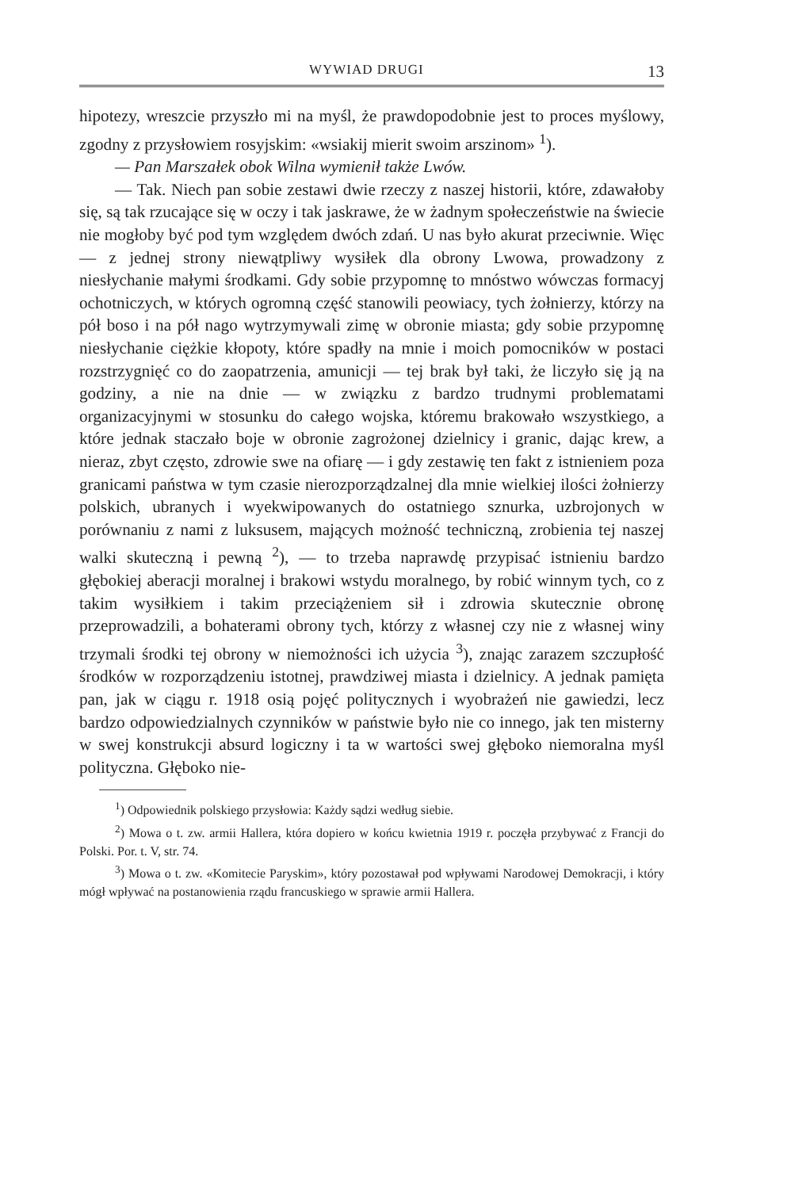WYWIAD DRUGI 13
hipotezy, wreszcie przyszło mi na myśl, że prawdopodobnie jest to proces myślowy, zgodny z przysłowiem rosyjskim: «wsiakij mierit swoim arszinom» <sup>1</sup>).
— Pan Marszałek obok Wilna wymienił także Lwów.
— Tak. Niech pan sobie zestawi dwie rzeczy z naszej historii, które, zdawałoby się, są tak rzucające się w oczy i tak jaskrawe, że w żadnym społeczeństwie na świecie nie mogłoby być pod tym względem dwóch zdań. U nas było akurat przeciwnie. Więc — z jednej strony niewątpliwy wysiłek dla obrony Lwowa, prowadzony z niesłychanie małymi środkami. Gdy sobie przypomnę to mnóstwo wówczas formacyj ochotniczych, w których ogromną część stanowili peowiacy, tych żołnierzy, którzy na pół boso i na pół nago wytrzymywali zimę w obronie miasta; gdy sobie przypomnę niesłychanie ciężkie kłopoty, które spadły na mnie i moich pomocników w postaci rozstrzygnięć co do zaopatrzenia, amunicji — tej brak był taki, że liczyło się ją na godziny, a nie na dnie — w związku z bardzo trudnymi problematami organizacyjnymi w stosunku do całego wojska, któremu brakowało wszystkiego, a które jednak staczało boje w obronie zagrożonej dzielnicy i granic, dając krew, a nieraz, zbyt często, zdrowie swe na ofiarę — i gdy zestawię ten fakt z istnieniem poza granicami państwa w tym czasie nierozporządzalnej dla mnie wielkiej ilości żołnierzy polskich, ubranych i wyekwipowanych do ostatniego sznurka, uzbrojonych w porównaniu z nami z luksusem, mających możność techniczną, zrobienia tej naszej walki skuteczną i pewną <sup>2</sup>), — to trzeba naprawdę przypisać istnieniu bardzo głębokiej aberacji moralnej i brakowi wstydu moralnego, by robić winnym tych, co z takim wysiłkiem i takim przeciążeniem sił i zdrowia skutecznie obronę przeprowadzili, a bohaterami obrony tych, którzy z własnej czy nie z własnej winy trzymali środki tej obrony w niemożności ich użycia <sup>3</sup>), znając zarazem szczupłość środków w rozporządzeniu istotnej, prawdziwej miasta i dzielnicy. A jednak pamięta pan, jak w ciągu r. 1918 osią pojęć politycznych i wyobrażeń nie gawiedzi, lecz bardzo odpowiedzialnych czynników w państwie było nie co innego, jak ten misterny w swej konstrukcji absurd logiczny i ta w wartości swej głęboko niemoralna myśl polityczna. Głęboko nie-
<sup>1</sup>) Odpowiednik polskiego przysłowia: Każdy sądzi według siebie.
<sup>2</sup>) Mowa o t. zw. armii Hallera, która dopiero w końcu kwietnia 1919 r. poczęła przybywać z Francji do Polski. Por. t. V, str. 74.
<sup>3</sup>) Mowa o t. zw. «Komitecie Paryskim», który pozostawał pod wpływami Narodowej Demokracji, i który mógł wpływać na postanowienia rządu francuskiego w sprawie armii Hallera.